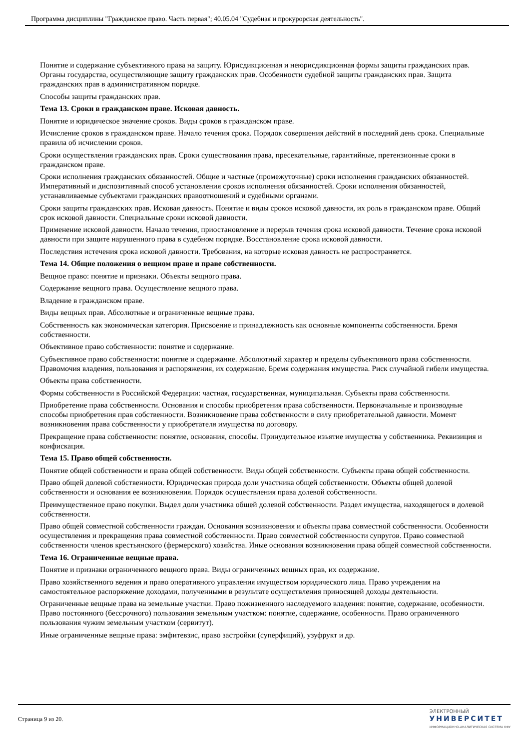Программа дисциплины "Гражданское право. Часть первая"; 40.05.04 "Судебная и прокурорская деятельность".
Понятие и содержание субъективного права на защиту. Юрисдикционная и неюрисдикционная формы защиты гражданских прав. Органы государства, осуществляющие защиту гражданских прав. Особенности судебной защиты гражданских прав. Защита гражданских прав в административном порядке.
Способы защиты гражданских прав.
Тема 13. Сроки в гражданском праве. Исковая давность.
Понятие и юридическое значение сроков. Виды сроков в гражданском праве.
Исчисление сроков в гражданском праве. Начало течения срока. Порядок совершения действий в последний день срока. Специальные правила об исчислении сроков.
Сроки осуществления гражданских прав. Сроки существования права, пресекательные, гарантийные, претензионные сроки в гражданском праве.
Сроки исполнения гражданских обязанностей. Общие и частные (промежуточные) сроки исполнения гражданских обязанностей. Императивный и диспозитивный способ установления сроков исполнения обязанностей. Сроки исполнения обязанностей, устанавливаемые субъектами гражданских правоотношений и судебными органами.
Сроки защиты гражданских прав. Исковая давность. Понятие и виды сроков исковой давности, их роль в гражданском праве. Общий срок исковой давности. Специальные сроки исковой давности.
Применение исковой давности. Начало течения, приостановление и перерыв течения срока исковой давности. Течение срока исковой давности при защите нарушенного права в судебном порядке. Восстановление срока исковой давности.
Последствия истечения срока исковой давности. Требования, на которые исковая давность не распространяется.
Тема 14. Общие положения о вещном праве и праве собственности.
Вещное право: понятие и признаки. Объекты вещного права.
Содержание вещного права. Осуществление вещного права.
Владение в гражданском праве.
Виды вещных прав. Абсолютные и ограниченные вещные права.
Собственность как экономическая категория. Присвоение и принадлежность как основные компоненты собственности. Бремя собственности.
Объективное право собственности: понятие и содержание.
Субъективное право собственности: понятие и содержание. Абсолютный характер и пределы субъективного права собственности. Правомочия владения, пользования и распоряжения, их содержание. Бремя содержания имущества. Риск случайной гибели имущества.
Объекты права собственности.
Формы собственности в Российской Федерации: частная, государственная, муниципальная. Субъекты права собственности.
Приобретение права собственности. Основания и способы приобретения права собственности. Первоначальные и производные способы приобретения прав собственности. Возникновение права собственности в силу приобретательной давности. Момент возникновения права собственности у приобретателя имущества по договору.
Прекращение права собственности: понятие, основания, способы. Принудительное изъятие имущества у собственника. Реквизиция и конфискация.
Тема 15. Право общей собственности.
Понятие общей собственности и права общей собственности. Виды общей собственности. Субъекты права общей собственности.
Право общей долевой собственности. Юридическая природа доли участника общей собственности. Объекты общей долевой собственности и основания ее возникновения. Порядок осуществления права долевой собственности.
Преимущественное право покупки. Выдел доли участника общей долевой собственности. Раздел имущества, находящегося в долевой собственности.
Право общей совместной собственности граждан. Основания возникновения и объекты права совместной собственности. Особенности осуществления и прекращения права совместной собственности. Право совместной собственности супругов. Право совместной собственности членов крестьянского (фермерского) хозяйства. Иные основания возникновения права общей совместной собственности.
Тема 16. Ограниченные вещные права.
Понятие и признаки ограниченного вещного права. Виды ограниченных вещных прав, их содержание.
Право хозяйственного ведения и право оперативного управления имуществом юридического лица. Право учреждения на самостоятельное распоряжение доходами, полученными в результате осуществления приносящей доходы деятельности.
Ограниченные вещные права на земельные участки. Право пожизненного наследуемого владения: понятие, содержание, особенности. Право постоянного (бессрочного) пользования земельным участком: понятие, содержание, особенности. Право ограниченного пользования чужим земельным участком (сервитут).
Иные ограниченные вещные права: эмфитевзис, право застройки (суперфиций), узуфрукт и др.
Страница 9 из 20.
ЭЛЕКТРОННЫЙ
УНИВЕРСИТЕТ
ИНФОРМАЦИОННО-АНАЛИТИЧЕСКАЯ СИСТЕМА КФУ